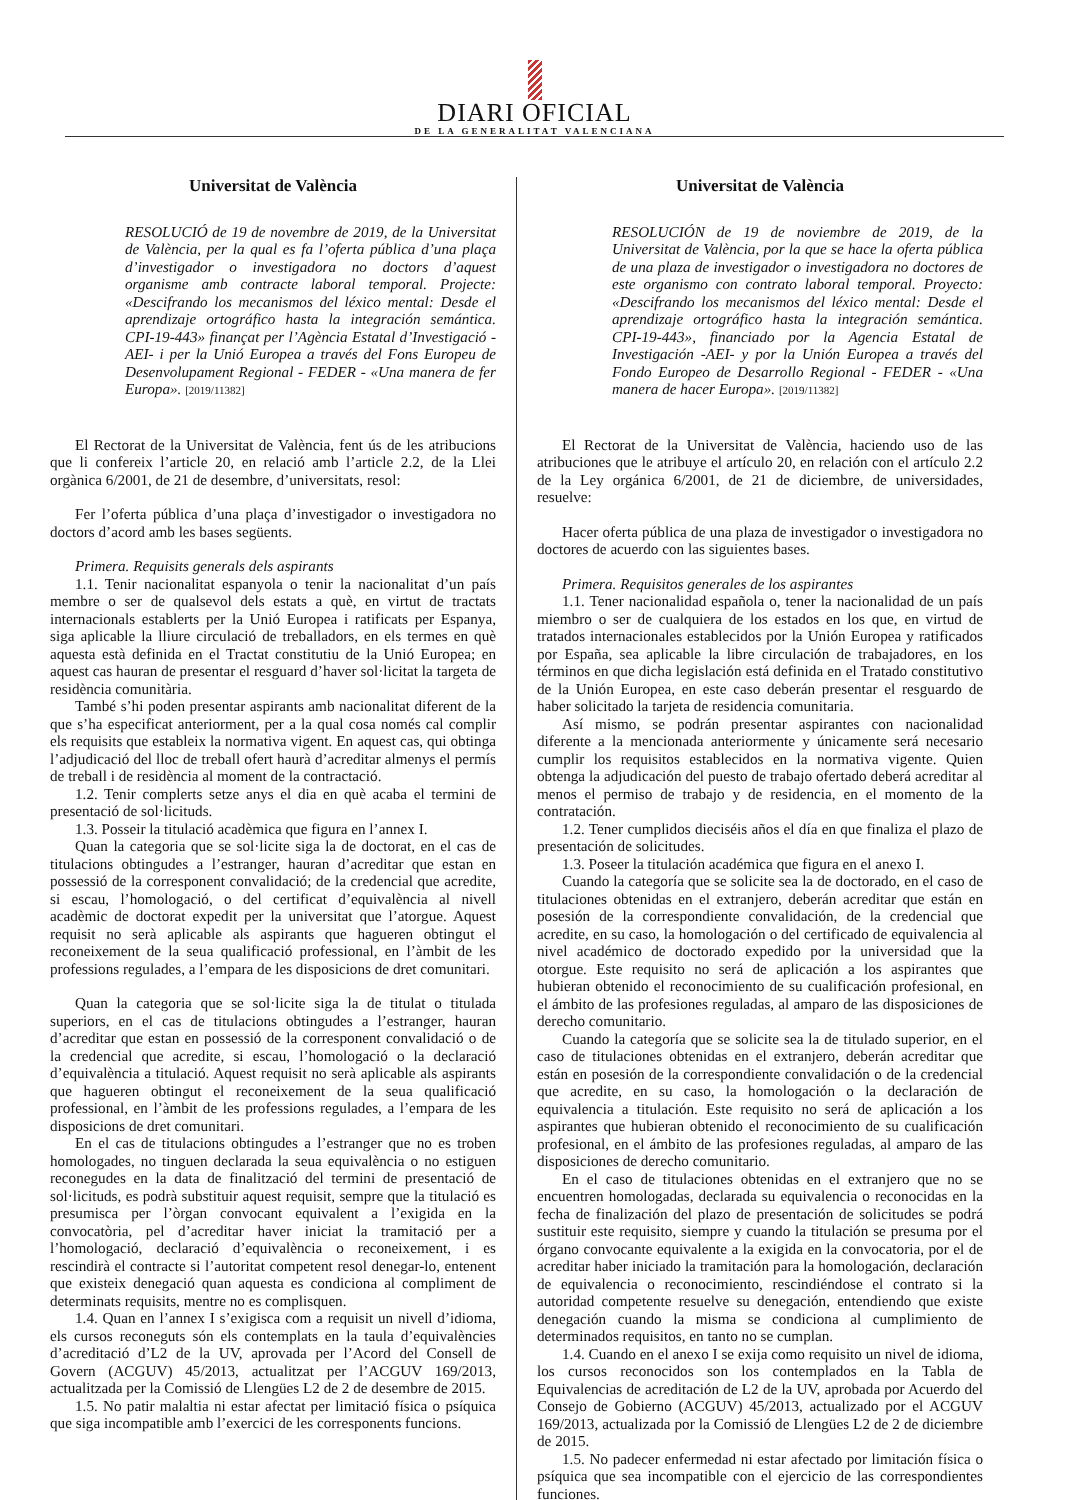DIARI OFICIAL
DE LA GENERALITAT VALENCIANA
Universitat de València
RESOLUCIÓ de 19 de novembre de 2019, de la Universitat de València, per la qual es fa l’oferta pública d’una plaça d’investigador o investigadora no doctors d’aquest organisme amb contracte laboral temporal. Projecte: «Descifrando los mecanismos del léxico mental: Desde el aprendizaje ortográfico hasta la integración semántica. CPI-19-443» finançat per l’Agència Estatal d’Investigació -AEI- i per la Unió Europea a través del Fons Europeu de Desenvolupament Regional - FEDER - «Una manera de fer Europa». [2019/11382]
El Rectorat de la Universitat de València, fent ús de les atribucions que li confereix l’article 20, en relació amb l’article 2.2, de la Llei orgànica 6/2001, de 21 de desembre, d’universitats, resol:
Fer l’oferta pública d’una plaça d’investigador o investigadora no doctors d’acord amb les bases següents.
Primera. Requisits generals dels aspirants
1.1. Tenir nacionalitat espanyola o tenir la nacionalitat d’un país membre o ser de qualsevol dels estats a què, en virtut de tractats internacionals establerts per la Unió Europea i ratificats per Espanya, siga aplicable la lliure circulació de treballadors, en els termes en què aquesta està definida en el Tractat constitutiu de la Unió Europea; en aquest cas hauran de presentar el resguard d’haver sol·licitat la targeta de residència comunitària.
També s’hi poden presentar aspirants amb nacionalitat diferent de la que s’ha especificat anteriorment, per a la qual cosa només cal complir els requisits que estableix la normativa vigent. En aquest cas, qui obtinga l’adjudicació del lloc de treball ofert haurà d’acreditar almenys el permís de treball i de residència al moment de la contractació.
1.2. Tenir complerts setze anys el dia en què acaba el termini de presentació de sol·licituds.
1.3. Posseir la titulació acadèmica que figura en l’annex I.
Quan la categoria que se sol·licite siga la de doctorat, en el cas de titulacions obtingudes a l’estranger, hauran d’acreditar que estan en possessió de la corresponent convalidació; de la credencial que acredite, si escau, l’homologació, o del certificat d’equivalència al nivell acadèmic de doctorat expedit per la universitat que l’atorgue. Aquest requisit no serà aplicable als aspirants que hagueren obtingut el reconeixement de la seua qualificació professional, en l’àmbit de les professions regulades, a l’empara de les disposicions de dret comunitari.
Quan la categoria que se sol·licite siga la de titulat o titulada superiors, en el cas de titulacions obtingudes a l’estranger, hauran d’acreditar que estan en possessió de la corresponent convalidació o de la credencial que acredite, si escau, l’homologació o la declaració d’equivalència a titulació. Aquest requisit no serà aplicable als aspirants que hagueren obtingut el reconeixement de la seua qualificació professional, en l’àmbit de les professions regulades, a l’empara de les disposicions de dret comunitari.
En el cas de titulacions obtingudes a l’estranger que no es troben homologades, no tinguen declarada la seua equivalència o no estiguen reconegudes en la data de finalització del termini de presentació de sol·licituds, es podrà substituir aquest requisit, sempre que la titulació es presumisca per l’òrgan convocant equivalent a l’exigida en la convocatòria, pel d’acreditar haver iniciat la tramitació per a l’homologació, declaració d’equivalència o reconeixement, i es rescindirà el contracte si l’autoritat competent resol denegar-lo, entenent que existeix denegació quan aquesta es condiciona al compliment de determinats requisits, mentre no es complisquen.
1.4. Quan en l’annex I s’exigisca com a requisit un nivell d’idioma, els cursos reconeguts són els contemplats en la taula d’equivalències d’acreditació d’L2 de la UV, aprovada per l’Acord del Consell de Govern (ACGUV) 45/2013, actualitzat per l’ACGUV 169/2013, actualitzada per la Comissió de Llengües L2 de 2 de desembre de 2015.
1.5. No patir malaltia ni estar afectat per limitació física o psíquica que siga incompatible amb l’exercici de les corresponents funcions.
Universitat de València
RESOLUCIÓN de 19 de noviembre de 2019, de la Universitat de València, por la que se hace la oferta pública de una plaza de investigador o investigadora no doctores de este organismo con contrato laboral temporal. Proyecto: «Descifrando los mecanismos del léxico mental: Desde el aprendizaje ortográfico hasta la integración semántica. CPI-19-443», financiado por la Agencia Estatal de Investigación -AEI- y por la Unión Europea a través del Fondo Europeo de Desarrollo Regional - FEDER - «Una manera de hacer Europa». [2019/11382]
El Rectorat de la Universitat de València, haciendo uso de las atribuciones que le atribuye el artículo 20, en relación con el artículo 2.2 de la Ley orgánica 6/2001, de 21 de diciembre, de universidades, resuelve:
Hacer oferta pública de una plaza de investigador o investigadora no doctores de acuerdo con las siguientes bases.
Primera. Requisitos generales de los aspirantes
1.1. Tener nacionalidad española o, tener la nacionalidad de un país miembro o ser de cualquiera de los estados en los que, en virtud de tratados internacionales establecidos por la Unión Europea y ratificados por España, sea aplicable la libre circulación de trabajadores, en los términos en que dicha legislación está definida en el Tratado constitutivo de la Unión Europea, en este caso deberán presentar el resguardo de haber solicitado la tarjeta de residencia comunitaria.
Así mismo, se podrán presentar aspirantes con nacionalidad diferente a la mencionada anteriormente y únicamente será necesario cumplir los requisitos establecidos en la normativa vigente. Quien obtenga la adjudicación del puesto de trabajo ofertado deberá acreditar al menos el permiso de trabajo y de residencia, en el momento de la contratación.
1.2. Tener cumplidos dieciséis años el día en que finaliza el plazo de presentación de solicitudes.
1.3. Poseer la titulación académica que figura en el anexo I.
Cuando la categoría que se solicite sea la de doctorado, en el caso de titulaciones obtenidas en el extranjero, deberán acreditar que están en posesión de la correspondiente convalidación, de la credencial que acredite, en su caso, la homologación o del certificado de equivalencia al nivel académico de doctorado expedido por la universidad que la otorgue. Este requisito no será de aplicación a los aspirantes que hubieran obtenido el reconocimiento de su cualificación profesional, en el ámbito de las profesiones reguladas, al amparo de las disposiciones de derecho comunitario.
Cuando la categoría que se solicite sea la de titulado superior, en el caso de titulaciones obtenidas en el extranjero, deberán acreditar que están en posesión de la correspondiente convalidación o de la credencial que acredite, en su caso, la homologación o la declaración de equivalencia a titulación. Este requisito no será de aplicación a los aspirantes que hubieran obtenido el reconocimiento de su cualificación profesional, en el ámbito de las profesiones reguladas, al amparo de las disposiciones de derecho comunitario.
En el caso de titulaciones obtenidas en el extranjero que no se encuentren homologadas, declarada su equivalencia o reconocidas en la fecha de finalización del plazo de presentación de solicitudes se podrá sustituir este requisito, siempre y cuando la titulación se presuma por el órgano convocante equivalente a la exigida en la convocatoria, por el de acreditar haber iniciado la tramitación para la homologación, declaración de equivalencia o reconocimiento, rescindiéndose el contrato si la autoridad competente resuelve su denegación, entendiendo que existe denegación cuando la misma se condiciona al cumplimiento de determinados requisitos, en tanto no se cumplan.
1.4. Cuando en el anexo I se exija como requisito un nivel de idioma, los cursos reconocidos son los contemplados en la Tabla de Equivalencias de acreditación de L2 de la UV, aprobada por Acuerdo del Consejo de Gobierno (ACGUV) 45/2013, actualizado por el ACGUV 169/2013, actualizada por la Comissió de Llengües L2 de 2 de diciembre de 2015.
1.5. No padecer enfermedad ni estar afectado por limitación física o psíquica que sea incompatible con el ejercicio de las correspondientes funciones.